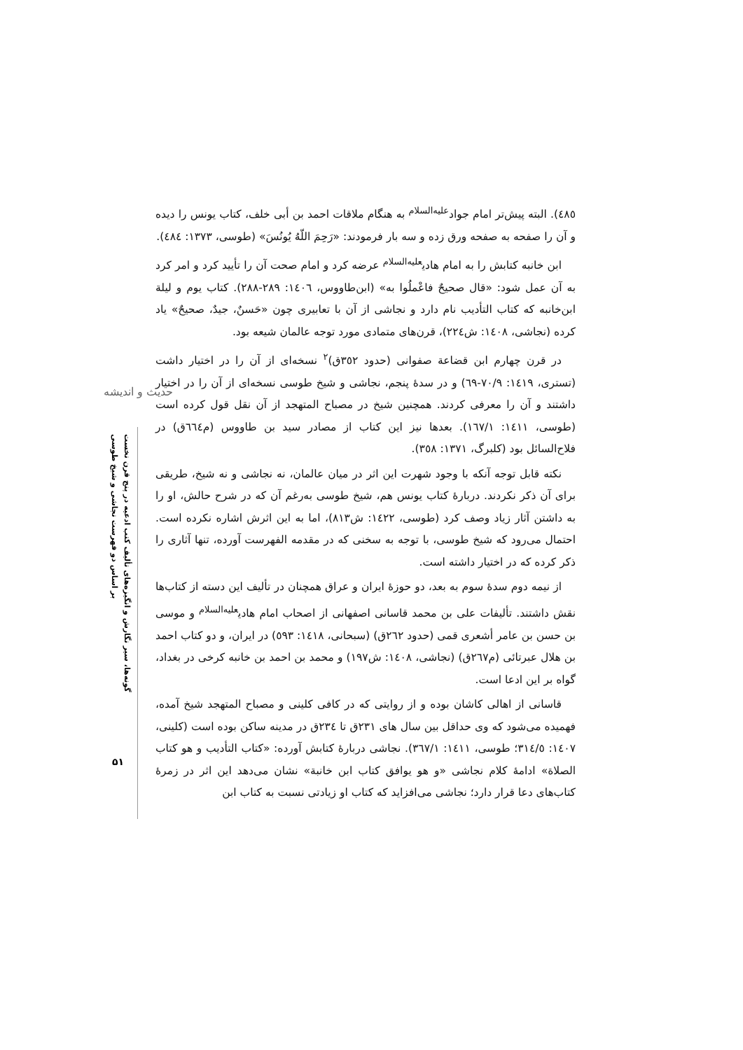حدیث و اندیشه
گونه‌ها، سیر نگارش و انگیزه‌های تألیف کتب ادعیه در پنج قرن نخست
بر اساس دو فهرست نجاشی و شیخ طوسی
۵۱
٤٨٥). البته پیش‌تر امام جواد<sup>علیه‌السلام</sup> به هنگام ملاقات احمد بن أبی خلف، کتاب یونس را دیده و آن را صفحه به صفحه ورق زده و سه بار فرمودند: «رَحِمَ اللّهُ یُونُسَ» (طوسی، ١٣٧٣: ٤٨٤).
ابن خانبه کتابش را به امام هادی<sup>علیه‌السلام</sup> عرضه کرد و امام صحت آن را تأیید کرد و امر کرد به آن عمل شود: «قال صحیحٌ فاعْملُوا به» (ابن‌طاووس، ١٤٠٦: ٢٨٩-٢٨٨). کتاب یوم و لیلة ابن‌خانبه که کتاب التأدیب نام دارد و نجاشی از آن با تعابیری چون «حَسنٌ، جیدٌ، صحیحٌ» یاد کرده (نجاشی، ١٤٠٨: ش٢٢٤)، قرن‌های متمادی مورد توجه عالمان شیعه بود.
در قرن چهارم ابن قضاعة صفوانی (حدود ٣٥٢ق)<sup>٢</sup> نسخه‌ای از آن را در اختیار داشت (تستری، ١٤١٩: ٧٠/٩-٦٩) و در سدهٔ پنجم، نجاشی و شیخ طوسی نسخه‌ای از آن را در اختیار داشتند و آن را معرفی کردند. همچنین شیخ در مصباح المتهجد از آن نقل قول کرده است (طوسی، ١٤١١: ١٦٧/١). بعدها نیز این کتاب از مصادر سید بن طاووس (م٦٦٤ق) در فلاح‌السائل بود (کلبرگ، ١٣٧١: ٣٥٨).
نکته قابل توجه آنکه با وجود شهرت این اثر در میان عالمان، نه نجاشی و نه شیخ، طریقی برای آن ذکر نکردند. دربارهٔ کتاب یونس هم، شیخ طوسی به‌رغم آن که در شرح حالش، او را به داشتن آثار زیاد وصف کرد (طوسی، ١٤٢٢: ش٨١٣)، اما به این اثرش اشاره نکرده است. احتمال می‌رود که شیخ طوسی، با توجه به سخنی که در مقدمه الفهرست آورده، تنها آثاری را ذکر کرده که در اختیار داشته است.
از نیمه دوم سدهٔ سوم به بعد، دو حوزهٔ ایران و عراق همچنان در تألیف این دسته از کتاب‌ها نقش داشتند. تألیفات علی بن محمد قاسانی اصفهانی از اصحاب امام هادی<sup>علیه‌السلام</sup> و موسی بن حسن بن عامر أشعری قمی (حدود ٢٦٢ق) (سبحانی، ١٤١٨: ٥٩٣) در ایران، و دو کتاب احمد بن هلال عبرتائی (م٢٦٧ق) (نجاشی، ١٤٠٨: ش١٩٧) و محمد بن احمد بن خانبه کرخی در بغداد، گواه بر این ادعا است.
قاسانی از اهالی کاشان بوده و از روایتی که در کافی کلینی و مصباح المتهجد شیخ آمده، فهمیده می‌شود که وی حداقل بین سال های ٢٣١ق تا ٢٣٤ق در مدینه ساکن بوده است (کلینی، ١٤٠٧: ٣١٤/٥؛ طوسی، ١٤١١: ٣٦٧/١). نجاشی دربارهٔ کتابش آورده: «کتاب التأدیب و هو کتاب الصلاة» ادامهٔ کلام نجاشی «و هو یوافق کتاب ابن خانبة» نشان می‌دهد این اثر در زمرهٔ کتاب‌های دعا قرار دارد؛ نجاشی می‌افزاید که کتاب او زیادتی نسبت به کتاب ابن